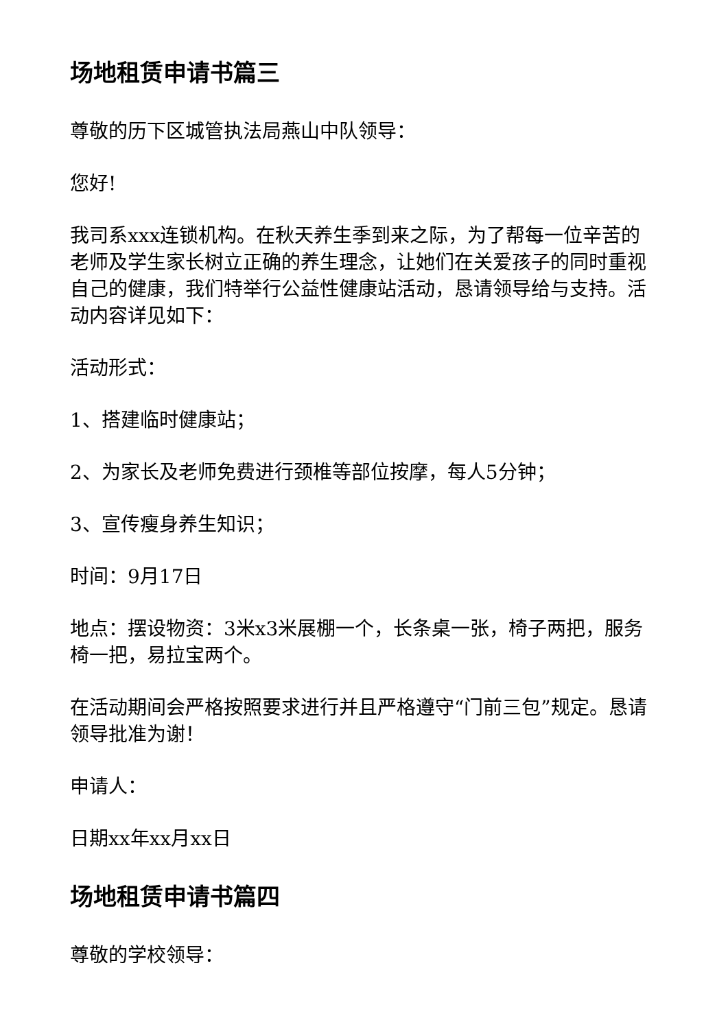场地租赁申请书篇三
尊敬的历下区城管执法局燕山中队领导：
您好!
我司系xxx连锁机构。在秋天养生季到来之际，为了帮每一位辛苦的老师及学生家长树立正确的养生理念，让她们在关爱孩子的同时重视自己的健康，我们特举行公益性健康站活动，恳请领导给与支持。活动内容详见如下：
活动形式：
1、搭建临时健康站；
2、为家长及老师免费进行颈椎等部位按摩，每人5分钟；
3、宣传瘦身养生知识；
时间：9月17日
地点：摆设物资：3米x3米展棚一个，长条桌一张，椅子两把，服务椅一把，易拉宝两个。
在活动期间会严格按照要求进行并且严格遵守“门前三包”规定。恳请领导批准为谢！
申请人：
日期xx年xx月xx日
场地租赁申请书篇四
尊敬的学校领导：